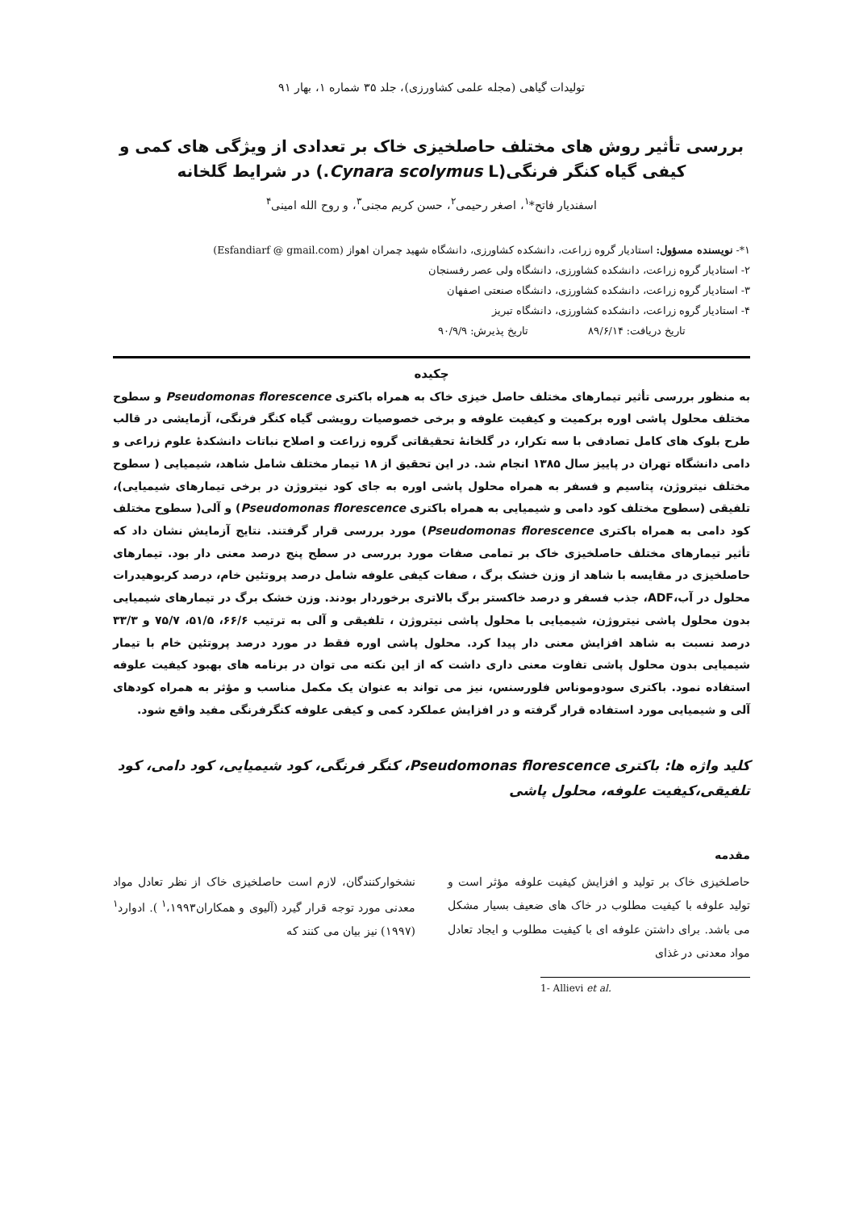تولیدات گیاهی (مجله علمی کشاورزی)، جلد ۳۵ شماره ۱، بهار ۹۱
بررسی تأثیر روش های مختلف حاصلخیزی خاک بر تعدادی از ویژگی های کمی و کیفی گیاه کنگر فرنگی(Cynara scolymus L.) در شرایط گلخانه
اسفندیار فاتح*<sup>۱</sup>، اصغر رحیمی<sup>۲</sup>، حسن کریم مجنی<sup>۳</sup>، و روح الله امینی<sup>۴</sup>
۱*- نویسنده مسؤول: استادیار گروه زراعت، دانشکده کشاورزی، دانشگاه شهید چمران اهواز (Esfandiarf @ gmail.com)
۲- استادیار گروه زراعت، دانشکده کشاورزی، دانشگاه ولی عصر رفسنجان
۳- استادیار گروه زراعت، دانشکده کشاورزی، دانشگاه صنعتی اصفهان
۴- استادیار گروه زراعت، دانشکده کشاورزی، دانشگاه تبریز
تاریخ دریافت: ۸۹/۶/۱۴ تاریخ پذیرش: ۹۰/۹/۹
چکیده
به منظور بررسی تأثیر تیمارهای مختلف حاصل خیزی خاک به همراه باکتری Pseudomonas florescence و سطوح مختلف محلول پاشی اوره برکمیت و کیفیت علوفه و برخی خصوصیات رویشی گیاه کنگر فرنگی، آزمایشی در قالب طرح بلوک های کامل تصادفی با سه تکرار، در گلخانهٔ تحقیقاتی گروه زراعت و اصلاح نباتات دانشکدهٔ علوم زراعی و دامی دانشگاه تهران در پاییز سال ۱۳۸۵ انجام شد. در این تحقیق از ۱۸ تیمار مختلف شامل شاهد، شیمیایی ( سطوح مختلف نیتروژن، پتاسیم و فسفر به همراه محلول پاشی اوره به جای کود نیتروژن در برخی تیمارهای شیمیایی)، تلفیقی (سطوح مختلف کود دامی و شیمیایی به همراه باکتری Pseudomonas florescence) و آلی( سطوح مختلف کود دامی به همراه باکتری Pseudomonas florescence) مورد بررسی قرار گرفتند. نتایج آزمایش نشان داد که تأثیر تیمارهای مختلف حاصلخیزی خاک بر تمامی صفات مورد بررسی در سطح پنج درصد معنی دار بود. تیمارهای حاصلخیزی در مقایسه با شاهد از وزن خشک برگ ، صفات کیفی علوفه شامل درصد پروتئین خام، درصد کربوهیدرات محلول در آب،ADF، جذب فسفر و درصد خاکستر برگ بالاتری برخوردار بودند. وزن خشک برگ در تیمارهای شیمیایی بدون محلول پاشی نیتروژن، شیمیایی با محلول پاشی نیتروژن ، تلفیقی و آلی به ترتیب ۶۶/۶، ۵۱/۵، ۷۵/۷ و ۳۳/۳ درصد نسبت به شاهد افزایش معنی دار پیدا کرد. محلول پاشی اوره فقط در مورد درصد پروتئین خام با تیمار شیمیایی بدون محلول پاشی تفاوت معنی داری داشت که از این نکته می توان در برنامه های بهبود کیفیت علوفه استفاده نمود. باکتری سودوموناس فلورسنس، نیز می تواند به عنوان یک مکمل مناسب و مؤثر به همراه کودهای آلی و شیمیایی مورد استفاده قرار گرفته و در افزایش عملکرد کمی و کیفی علوفه کنگرفرنگی مفید واقع شود.
کلید واژه ها: باکتری Pseudomonas florescence، کنگر فرنگی، کود شیمیایی، کود دامی، کود تلفیقی،کیفیت علوفه، محلول پاشی
مقدمه
حاصلخیزی خاک بر تولید و افزایش کیفیت علوفه مؤثر است و تولید علوفه با کیفیت مطلوب در خاک های ضعیف بسیار مشکل می باشد. برای داشتن علوفه ای با کیفیت مطلوب و ایجاد تعادل مواد معدنی در غذای
نشخوارکنندگان، لازم است حاصلخیزی خاک از نظر تعادل مواد معدنی مورد توجه قرار گیرد (آلیوی و همکاران<sup>۱</sup>،۱۹۹۳ ). ادوارد<sup>۱</sup> (۱۹۹۷) نیز بیان می کنند که
1- Allievi et al.